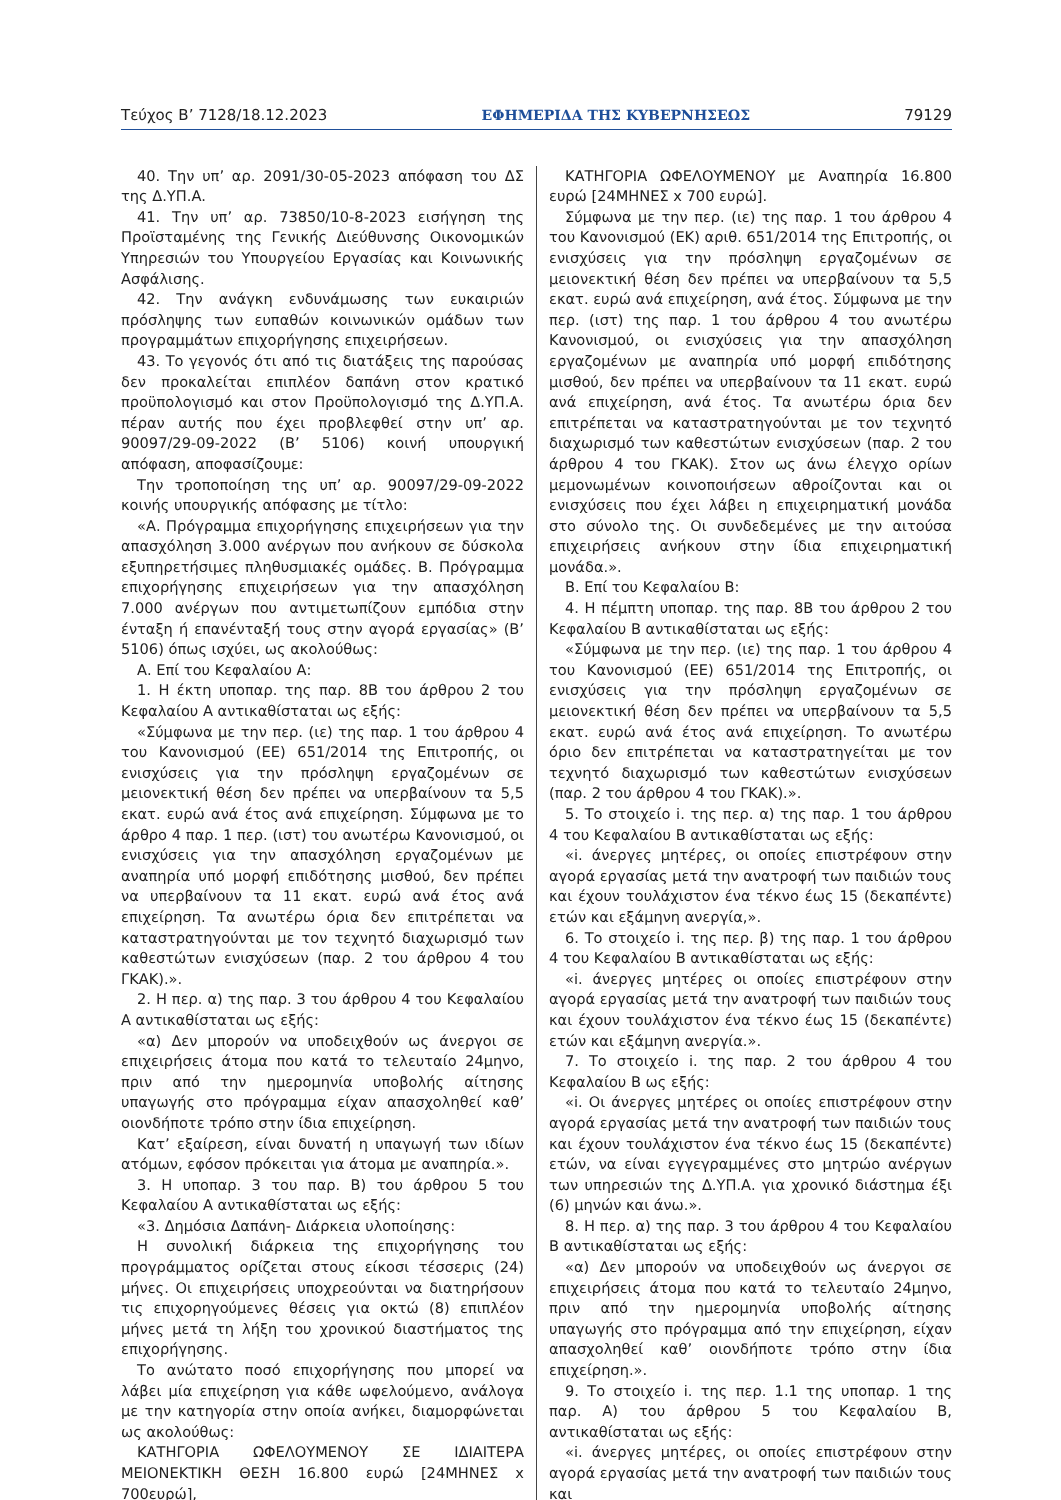Τεύχος B’ 7128/18.12.2023 ΕΦΗΜΕΡΙΔΑ ΤΗΣ ΚΥΒΕΡΝΗΣΕΩΣ 79129
40. Την υπ’ αρ. 2091/30-05-2023 απόφαση του ΔΣ της Δ.ΥΠ.Α.
41. Την υπ’ αρ. 73850/10-8-2023 εισήγηση της Προϊσταμένης της Γενικής Διεύθυνσης Οικονομικών Υπηρεσιών του Υπουργείου Εργασίας και Κοινωνικής Ασφάλισης.
42. Την ανάγκη ενδυνάμωσης των ευκαιριών πρόσληψης των ευπαθών κοινωνικών ομάδων των προγραμμάτων επιχορήγησης επιχειρήσεων.
43. Το γεγονός ότι από τις διατάξεις της παρούσας δεν προκαλείται επιπλέον δαπάνη στον κρατικό προϋπολογισμό και στον Προϋπολογισμό της Δ.ΥΠ.Α. πέραν αυτής που έχει προβλεφθεί στην υπ’ αρ. 90097/29-09-2022 (Β’ 5106) κοινή υπουργική απόφαση, αποφασίζουμε:
Την τροποποίηση της υπ’ αρ. 90097/29-09-2022 κοινής υπουργικής απόφασης με τίτλο:
«Α. Πρόγραμμα επιχορήγησης επιχειρήσεων για την απασχόληση 3.000 ανέργων που ανήκουν σε δύσκολα εξυπηρετήσιμες πληθυσμιακές ομάδες. Β. Πρόγραμμα επιχορήγησης επιχειρήσεων για την απασχόληση 7.000 ανέργων που αντιμετωπίζουν εμπόδια στην ένταξη ή επανένταξή τους στην αγορά εργασίας» (Β’ 5106) όπως ισχύει, ως ακολούθως:
Α. Επί του Κεφαλαίου Α:
1. Η έκτη υποπαρ. της παρ. 8Β του άρθρου 2 του Κεφαλαίου Α αντικαθίσταται ως εξής:
«Σύμφωνα με την περ. (ιε) της παρ. 1 του άρθρου 4 του Κανονισμού (ΕΕ) 651/2014 της Επιτροπής, οι ενισχύσεις για την πρόσληψη εργαζομένων σε μειονεκτική θέση δεν πρέπει να υπερβαίνουν τα 5,5 εκατ. ευρώ ανά έτος ανά επιχείρηση. Σύμφωνα με το άρθρο 4 παρ. 1 περ. (ιστ) του ανωτέρω Κανονισμού, οι ενισχύσεις για την απασχόληση εργαζομένων με αναπηρία υπό μορφή επιδότησης μισθού, δεν πρέπει να υπερβαίνουν τα 11 εκατ. ευρώ ανά έτος ανά επιχείρηση. Τα ανωτέρω όρια δεν επιτρέπεται να καταστρατηγούνται με τον τεχνητό διαχωρισμό των καθεστώτων ενισχύσεων (παρ. 2 του άρθρου 4 του ΓΚΑΚ).».
2. Η περ. α) της παρ. 3 του άρθρου 4 του Κεφαλαίου Α αντικαθίσταται ως εξής:
«α) Δεν μπορούν να υποδειχθούν ως άνεργοι σε επιχειρήσεις άτομα που κατά το τελευταίο 24μηνο, πριν από την ημερομηνία υποβολής αίτησης υπαγωγής στο πρόγραμμα είχαν απασχοληθεί καθ’ οιονδήποτε τρόπο στην ίδια επιχείρηση.
Κατ’ εξαίρεση, είναι δυνατή η υπαγωγή των ιδίων ατόμων, εφόσον πρόκειται για άτομα με αναπηρία.».
3. Η υποπαρ. 3 του παρ. Β) του άρθρου 5 του Κεφαλαίου Α αντικαθίσταται ως εξής:
«3. Δημόσια Δαπάνη- Διάρκεια υλοποίησης:
Η συνολική διάρκεια της επιχορήγησης του προγράμματος ορίζεται στους είκοσι τέσσερις (24) μήνες. Οι επιχειρήσεις υποχρεούνται να διατηρήσουν τις επιχορηγούμενες θέσεις για οκτώ (8) επιπλέον μήνες μετά τη λήξη του χρονικού διαστήματος της επιχορήγησης.
Το ανώτατο ποσό επιχορήγησης που μπορεί να λάβει μία επιχείρηση για κάθε ωφελούμενο, ανάλογα με την κατηγορία στην οποία ανήκει, διαμορφώνεται ως ακολούθως:
ΚΑΤΗΓΟΡΙΑ ΩΦΕΛΟΥΜΕΝΟΥ ΣΕ ΙΔΙΑΙΤΕΡΑ ΜΕΙΟΝΕΚΤΙΚΗ ΘΕΣΗ 16.800 ευρώ [24ΜΗΝΕΣ x 700ευρώ],
ΚΑΤΗΓΟΡΙΑ ΩΦΕΛΟΥΜΕΝΟΥ με Αναπηρία 16.800 ευρώ [24ΜΗΝΕΣ x 700 ευρώ].
Σύμφωνα με την περ. (ιε) της παρ. 1 του άρθρου 4 του Κανονισμού (ΕΚ) αριθ. 651/2014 της Επιτροπής, οι ενισχύσεις για την πρόσληψη εργαζομένων σε μειονεκτική θέση δεν πρέπει να υπερβαίνουν τα 5,5 εκατ. ευρώ ανά επιχείρηση, ανά έτος. Σύμφωνα με την περ. (ιστ) της παρ. 1 του άρθρου 4 του ανωτέρω Κανονισμού, οι ενισχύσεις για την απασχόληση εργαζομένων με αναπηρία υπό μορφή επιδότησης μισθού, δεν πρέπει να υπερβαίνουν τα 11 εκατ. ευρώ ανά επιχείρηση, ανά έτος. Τα ανωτέρω όρια δεν επιτρέπεται να καταστρατηγούνται με τον τεχνητό διαχωρισμό των καθεστώτων ενισχύσεων (παρ. 2 του άρθρου 4 του ΓΚΑΚ). Στον ως άνω έλεγχο ορίων μεμονωμένων κοινοποιήσεων αθροίζονται και οι ενισχύσεις που έχει λάβει η επιχειρηματική μονάδα στο σύνολο της. Οι συνδεδεμένες με την αιτούσα επιχειρήσεις ανήκουν στην ίδια επιχειρηματική μονάδα.».
Β. Επί του Κεφαλαίου Β:
4. Η πέμπτη υποπαρ. της παρ. 8Β του άρθρου 2 του Κεφαλαίου Β αντικαθίσταται ως εξής:
«Σύμφωνα με την περ. (ιε) της παρ. 1 του άρθρου 4 του Κανονισμού (ΕΕ) 651/2014 της Επιτροπής, οι ενισχύσεις για την πρόσληψη εργαζομένων σε μειονεκτική θέση δεν πρέπει να υπερβαίνουν τα 5,5 εκατ. ευρώ ανά έτος ανά επιχείρηση. Το ανωτέρω όριο δεν επιτρέπεται να καταστρατηγείται με τον τεχνητό διαχωρισμό των καθεστώτων ενισχύσεων (παρ. 2 του άρθρου 4 του ΓΚΑΚ).».
5. Το στοιχείο i. της περ. α) της παρ. 1 του άρθρου 4 του Κεφαλαίου Β αντικαθίσταται ως εξής:
«i. άνεργες μητέρες, οι οποίες επιστρέφουν στην αγορά εργασίας μετά την ανατροφή των παιδιών τους και έχουν τουλάχιστον ένα τέκνο έως 15 (δεκαπέντε) ετών και εξάμηνη ανεργία,».
6. Το στοιχείο i. της περ. β) της παρ. 1 του άρθρου 4 του Κεφαλαίου Β αντικαθίσταται ως εξής:
«i. άνεργες μητέρες οι οποίες επιστρέφουν στην αγορά εργασίας μετά την ανατροφή των παιδιών τους και έχουν τουλάχιστον ένα τέκνο έως 15 (δεκαπέντε) ετών και εξάμηνη ανεργία.».
7. Το στοιχείο i. της παρ. 2 του άρθρου 4 του Κεφαλαίου Β ως εξής:
«i. Οι άνεργες μητέρες οι οποίες επιστρέφουν στην αγορά εργασίας μετά την ανατροφή των παιδιών τους και έχουν τουλάχιστον ένα τέκνο έως 15 (δεκαπέντε) ετών, να είναι εγγεγραμμένες στο μητρώο ανέργων των υπηρεσιών της Δ.ΥΠ.Α. για χρονικό διάστημα έξι (6) μηνών και άνω.».
8. Η περ. α) της παρ. 3 του άρθρου 4 του Κεφαλαίου Β αντικαθίσταται ως εξής:
«α) Δεν μπορούν να υποδειχθούν ως άνεργοι σε επιχειρήσεις άτομα που κατά το τελευταίο 24μηνο, πριν από την ημερομηνία υποβολής αίτησης υπαγωγής στο πρόγραμμα από την επιχείρηση, είχαν απασχοληθεί καθ’ οιονδήποτε τρόπο στην ίδια επιχείρηση.».
9. Το στοιχείο i. της περ. 1.1 της υποπαρ. 1 της παρ. Α) του άρθρου 5 του Κεφαλαίου Β, αντικαθίσταται ως εξής:
«i. άνεργες μητέρες, οι οποίες επιστρέφουν στην αγορά εργασίας μετά την ανατροφή των παιδιών τους και